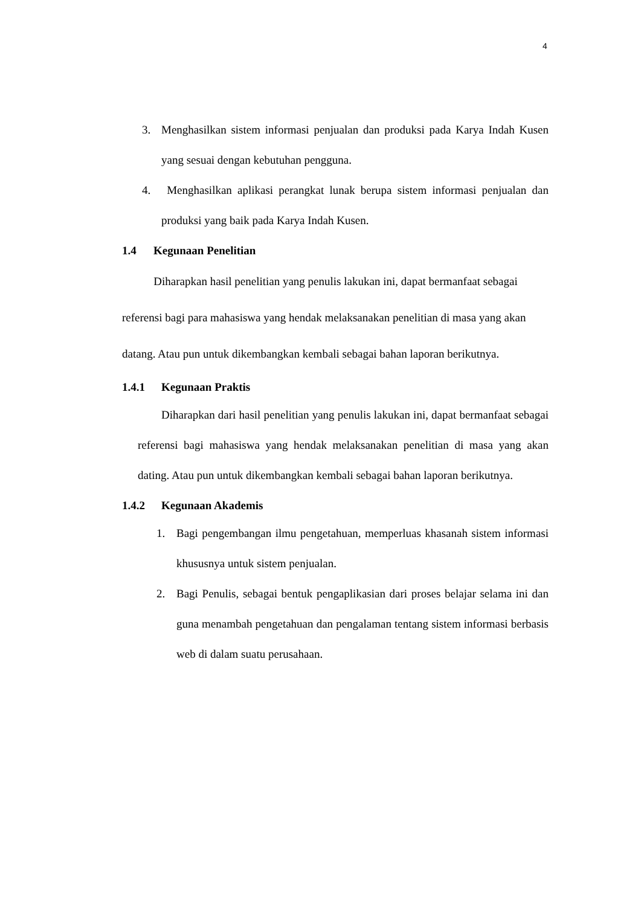4
3. Menghasilkan sistem informasi penjualan dan produksi pada Karya Indah Kusen yang sesuai dengan kebutuhan pengguna.
4. Menghasilkan aplikasi perangkat lunak berupa sistem informasi penjualan dan produksi yang baik pada Karya Indah Kusen.
1.4 Kegunaan Penelitian
Diharapkan hasil penelitian yang penulis lakukan ini, dapat bermanfaat sebagai referensi bagi para mahasiswa yang hendak melaksanakan penelitian di masa yang akan datang. Atau pun untuk dikembangkan kembali sebagai bahan laporan berikutnya.
1.4.1 Kegunaan Praktis
Diharapkan dari hasil penelitian yang penulis lakukan ini, dapat bermanfaat sebagai referensi bagi mahasiswa yang hendak melaksanakan penelitian di masa yang akan dating. Atau pun untuk dikembangkan kembali sebagai bahan laporan berikutnya.
1.4.2 Kegunaan Akademis
1. Bagi pengembangan ilmu pengetahuan, memperluas khasanah sistem informasi khususnya untuk sistem penjualan.
2. Bagi Penulis, sebagai bentuk pengaplikasian dari proses belajar selama ini dan guna menambah pengetahuan dan pengalaman tentang sistem informasi berbasis web di dalam suatu perusahaan.